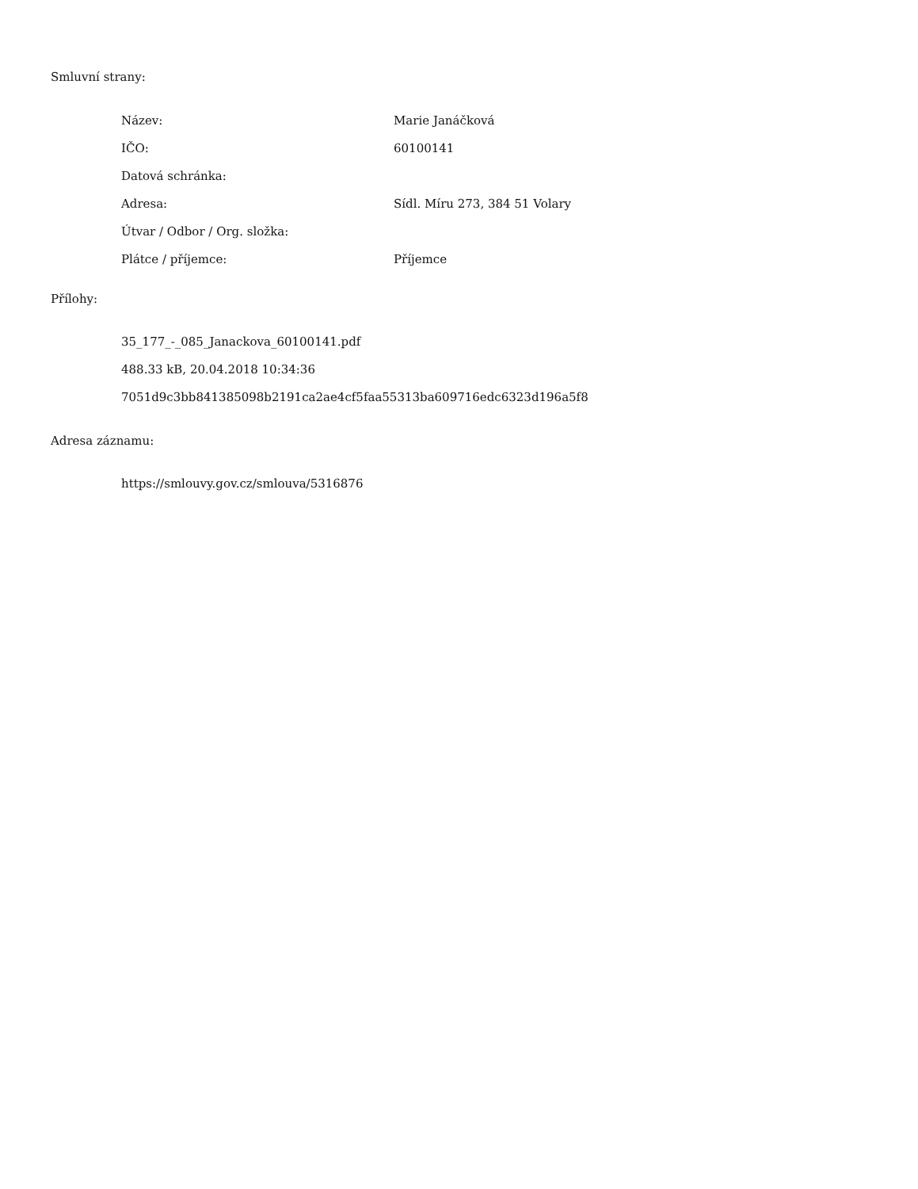Smluvní strany:
| Název: | Marie Janáčková |
| IČO: | 60100141 |
| Datová schránka: | |
| Adresa: | Sídl. Míru 273, 384 51 Volary |
| Útvar / Odbor / Org. složka: | |
| Plátce / příjemce: | Příjemce |
Přílohy:
35_177_-_085_Janackova_60100141.pdf
488.33 kB, 20.04.2018 10:34:36
7051d9c3bb841385098b2191ca2ae4cf5faa55313ba609716edc6323d196a5f8
Adresa záznamu:
https://smlouvy.gov.cz/smlouva/5316876